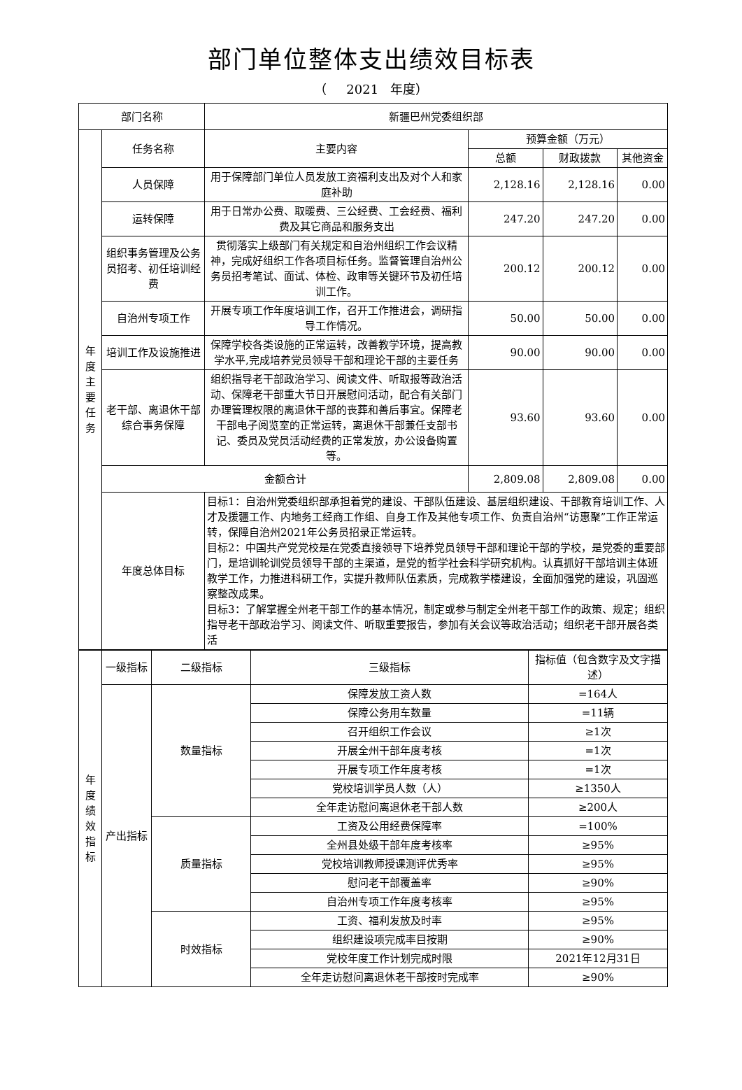部门单位整体支出绩效目标表
（ 2021 年度）
| 部门名称 | | 新疆巴州党委组织部 | | | |
| 年度主要任务 | 任务名称 | 主要内容 | 预算金额（万元） | | |
| | | | 总额 | 财政拨款 | 其他资金 |
| | 人员保障 | 用于保障部门单位人员发放工资福利支出及对个人和家庭补助 | 2,128.16 | 2,128.16 | 0.00 |
| | 运转保障 | 用于日常办公费、取暖费、三公经费、工会经费、福利费及其它商品和服务支出 | 247.20 | 247.20 | 0.00 |
| | 组织事务管理及公务员招考、初任培训经费 | 贯彻落实上级部门有关规定和自治州组织工作会议精神，完成好组织工作各项目标任务。监督管理自治州公务员招考笔试、面试、体检、政审等关键环节及初任培训工作。 | 200.12 | 200.12 | 0.00 |
| | 自治州专项工作 | 开展专项工作年度培训工作，召开工作推进会，调研指导工作情况。 | 50.00 | 50.00 | 0.00 |
| | 培训工作及设施推进 | 保障学校各类设施的正常运转，改善教学环境，提高教学水平,完成培养党员领导干部和理论干部的主要任务 | 90.00 | 90.00 | 0.00 |
| | 老干部、离退休干部综合事务保障 | 组织指导老干部政治学习、阅读文件、听取报等政治活动、保障老干部重大节日开展慰问活动，配合有关部门办理管理权限的离退休干部的丧葬和善后事宜。保障老干部电子阅览室的正常运转，离退休干部兼任支部书记、委员及党员活动经费的正常发放，办公设备购置等。 | 93.60 | 93.60 | 0.00 |
| | 金额合计 | | 2,809.08 | 2,809.08 | 0.00 |
| | 年度总体目标 | 目标1：自治州党委组织部承担着党的建设、干部队伍建设、基层组织建设、干部教育培训工作、人才及援疆工作、内地务工经商工作组、自身工作及其他专项工作、负责自治州“访惠聚”工作正常运转，保障自治州2021年公务员招录正常运转。 目标2：中国共产党党校是在党委直接领导下培养党员领导干部和理论干部的学校，是党委的重要部门，是培训轮训党员领导干部的主渠道，是党的哲学社会科学研究机构。认真抓好干部培训主体班教学工作，力推进科研工作，实提升教师队伍素质，完成教学楼建设，全面加强党的建设，巩固巡察整改成果。 目标3：了解掌握全州老干部工作的基本情况，制定或参与制定全州老干部工作的政策、规定；组织指导老干部政治学习、阅读文件、听取重要报告，参加有关会议等政治活动；组织老干部开展各类活 | | | |
| 年度绩效指标 | 一级指标 | 二级指标 | 三级指标 | 指标值（包含数字及文字描述） |
| | 产出指标 | 数量指标 | 保障发放工资人数 | =164人 |
| | | | 保障公务用车数量 | =11辆 |
| | | | 召开组织工作会议 | ≥1次 |
| | | | 开展全州干部年度考核 | =1次 |
| | | | 开展专项工作年度考核 | =1次 |
| | | | 党校培训学员人数（人） | ≥1350人 |
| | | | 全年走访慰问离退休老干部人数 | ≥200人 |
| | | 质量指标 | 工资及公用经费保障率 | =100% |
| | | | 全州县处级干部年度考核率 | ≥95% |
| | | | 党校培训教师授课测评优秀率 | ≥95% |
| | | | 慰问老干部覆盖率 | ≥90% |
| | | | 自治州专项工作年度考核率 | ≥95% |
| | | 时效指标 | 工资、福利发放及时率 | ≥95% |
| | | | 组织建设项完成率目按期 | ≥90% |
| | | | 党校年度工作计划完成时限 | 2021年12月31日 |
| | | | 全年走访慰问离退休老干部按时完成率 | ≥90% |